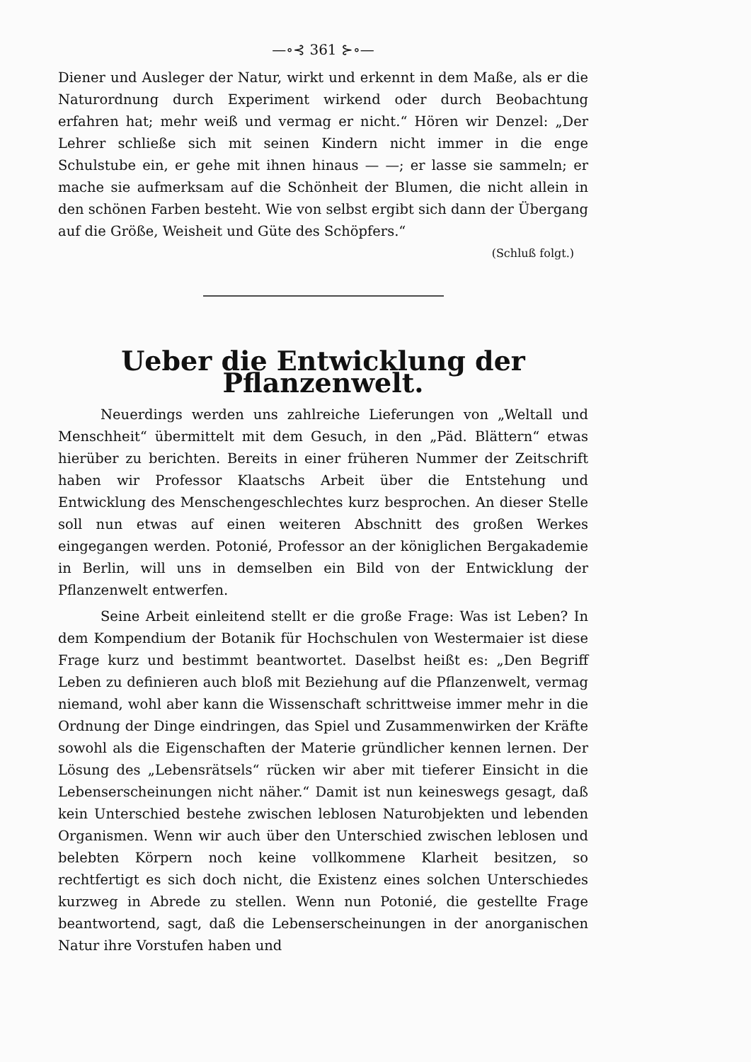—∘⊰ 361 ⊱∘—
Diener und Ausleger der Natur, wirkt und erkennt in dem Maße, als er die Naturordnung durch Experiment wirkend oder durch Beobachtung erfahren hat; mehr weiß und vermag er nicht.“ Hören wir Denzel: „Der Lehrer schließe sich mit seinen Kindern nicht immer in die enge Schulstube ein, er gehe mit ihnen hinaus — —; er lasse sie sammeln; er mache sie aufmerksam auf die Schönheit der Blumen, die nicht allein in den schönen Farben besteht. Wie von selbst ergibt sich dann der Übergang auf die Größe, Weisheit und Güte des Schöpfers.“
(Schluß folgt.)
Ueber die Entwicklung der Pflanzenwelt.
Neuerdings werden uns zahlreiche Lieferungen von „Weltall und Menschheit“ übermittelt mit dem Gesuch, in den „Päd. Blättern“ etwas hierüber zu berichten. Bereits in einer früheren Nummer der Zeitschrift haben wir Professor Klaatschs Arbeit über die Entstehung und Entwicklung des Menschengeschlechtes kurz besprochen. An dieser Stelle soll nun etwas auf einen weiteren Abschnitt des großen Werkes eingegangen werden. Potonié, Professor an der königlichen Bergakademie in Berlin, will uns in demselben ein Bild von der Entwicklung der Pflanzenwelt entwerfen.
Seine Arbeit einleitend stellt er die große Frage: Was ist Leben? In dem Kompendium der Botanik für Hochschulen von Westermaier ist diese Frage kurz und bestimmt beantwortet. Daselbst heißt es: „Den Begriff Leben zu definieren auch bloß mit Beziehung auf die Pflanzenwelt, vermag niemand, wohl aber kann die Wissenschaft schrittweise immer mehr in die Ordnung der Dinge eindringen, das Spiel und Zusammenwirken der Kräfte sowohl als die Eigenschaften der Materie gründlicher kennen lernen. Der Lösung des „Lebensrätsels“ rücken wir aber mit tieferer Einsicht in die Lebenserscheinungen nicht näher.“ Damit ist nun keineswegs gesagt, daß kein Unterschied bestehe zwischen leblosen Naturobjekten und lebenden Organismen. Wenn wir auch über den Unterschied zwischen leblosen und belebten Körpern noch keine vollkommene Klarheit besitzen, so rechtfertigt es sich doch nicht, die Existenz eines solchen Unterschiedes kurzweg in Abrede zu stellen. Wenn nun Potonié, die gestellte Frage beantwortend, sagt, daß die Lebenserscheinungen in der anorganischen Natur ihre Vorstufen haben und